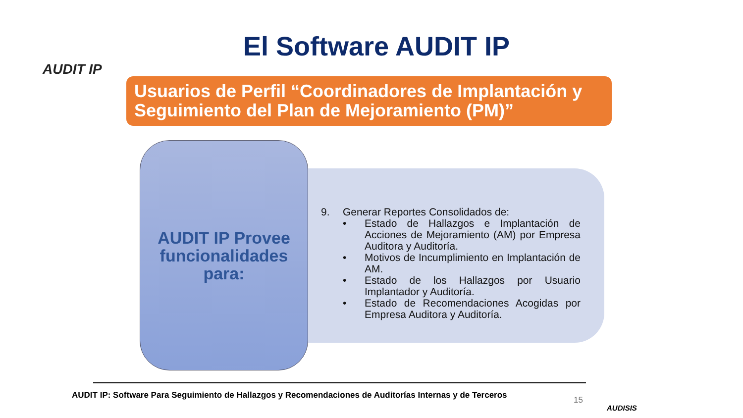AUDIT IP
El Software AUDIT IP
Usuarios de Perfil “Coordinadores de Implantación y Seguimiento del Plan de Mejoramiento (PM)”
AUDIT IP Provee funcionalidades para:
9. Generar Reportes Consolidados de:
• Estado de Hallazgos e Implantación de Acciones de Mejoramiento (AM) por Empresa Auditora y Auditoría.
• Motivos de Incumplimiento en Implantación de AM.
• Estado de los Hallazgos por Usuario Implantador y Auditoría.
• Estado de Recomendaciones Acogidas por Empresa Auditora y Auditoría.
AUDIT IP: Software Para Seguimiento de Hallazgos y Recomendaciones de Auditorías Internas y de Terceros
15
AUDISIS